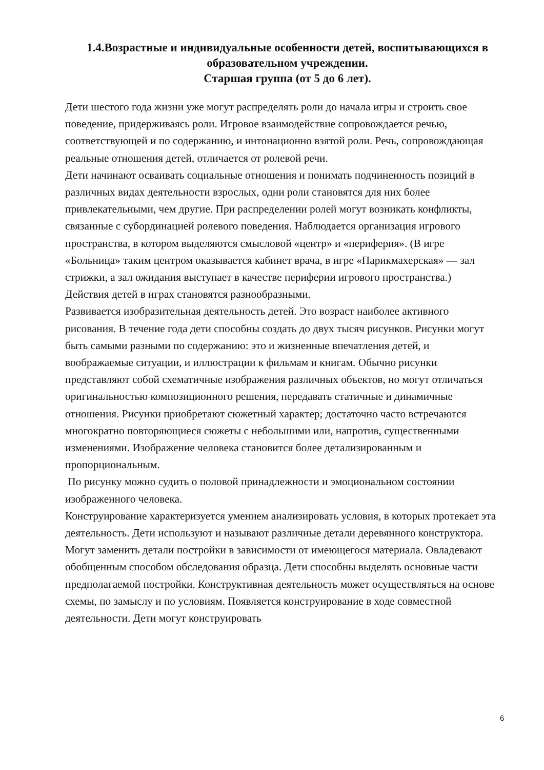1.4.Возрастные и индивидуальные особенности детей, воспитывающихся в образовательном учреждении.
Старшая группа (от 5 до 6 лет).
Дети шестого года жизни уже могут распределять роли до начала игры и строить свое поведение, придерживаясь роли. Игровое взаимодействие сопровождается речью, соответствующей и по содержанию, и интонационно взятой роли. Речь, сопровождающая реальные отношения детей, отличается от ролевой речи.
Дети начинают осваивать социальные отношения и понимать подчиненность позиций в различных видах деятельности взрослых, одни роли становятся для них более привлекательными, чем другие. При распределении ролей могут возникать конфликты, связанные с субординацией ролевого поведения. Наблюдается организация игрового пространства, в котором выделяются смысловой «центр» и «периферия». (В игре «Больница» таким центром оказывается кабинет врача, в игре «Парикмахерская» — зал стрижки, а зал ожидания выступает в качестве периферии игрового пространства.) Действия детей в играх становятся разнообразными.
Развивается изобразительная деятельность детей. Это возраст наиболее активного рисования. В течение года дети способны создать до двух тысяч рисунков. Рисунки могут быть самыми разными по содержанию: это и жизненные впечатления детей, и воображаемые ситуации, и иллюстрации к фильмам и книгам. Обычно рисунки представляют собой схематичные изображения различных объектов, но могут отличаться оригинальностью композиционного решения, передавать статичные и динамичные отношения. Рисунки приобретают сюжетный характер; достаточно часто встречаются многократно повторяющиеся сюжеты с небольшими или, напротив, существенными изменениями. Изображение человека становится более детализированным и пропорциональным.
По рисунку можно судить о половой принадлежности и эмоциональном состоянии изображенного человека.
Конструирование характеризуется умением анализировать условия, в которых протекает эта деятельность. Дети используют и называют различные детали деревянного конструктора. Могут заменить детали постройки в зависимости от имеющегося материала. Овладевают обобщенным способом обследования образца. Дети способны выделять основные части предполагаемой постройки. Конструктивная деятельность может осуществляться на основе схемы, по замыслу и по условиям. Появляется конструирование в ходе совместной деятельности. Дети могут конструировать
6